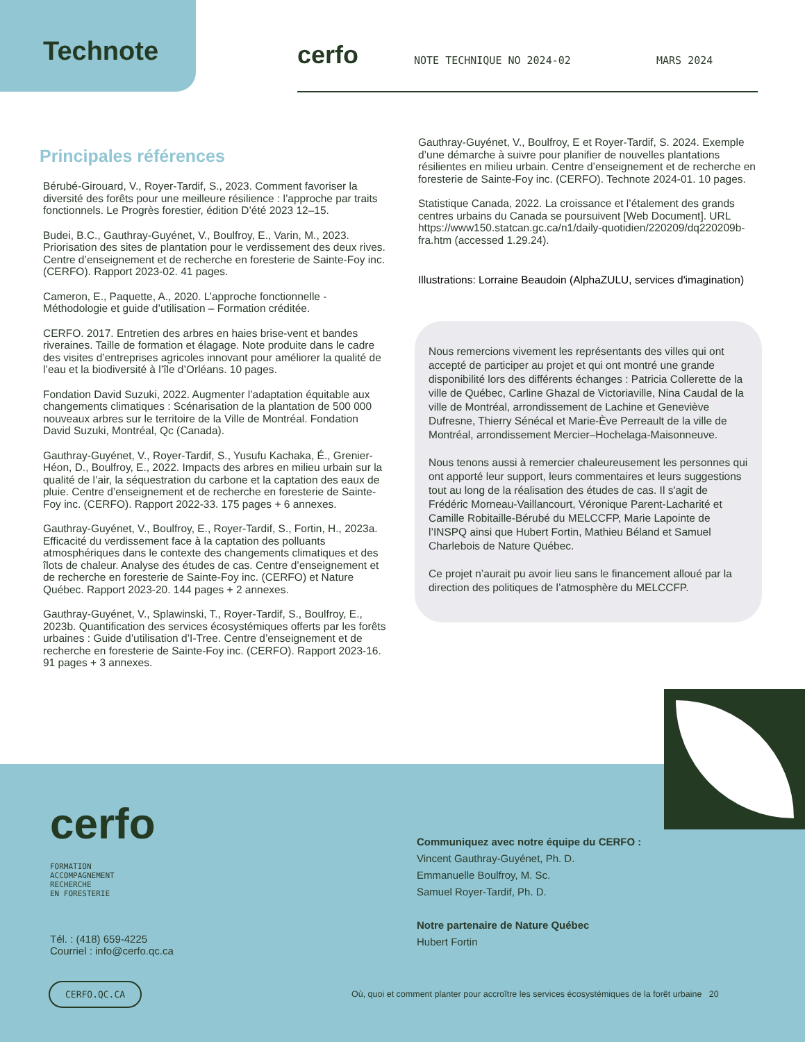Technote cerfo NOTE TECHNIQUE NO 2024-02 MARS 2024
Principales références
Bérubé-Girouard, V., Royer-Tardif, S., 2023. Comment favoriser la diversité des forêts pour une meilleure résilience : l’approche par traits fonctionnels. Le Progrès forestier, édition D’été 2023 12–15.
Budei, B.C., Gauthray-Guyénet, V., Boulfroy, E., Varin, M., 2023. Priorisation des sites de plantation pour le verdissement des deux rives. Centre d’enseignement et de recherche en foresterie de Sainte-Foy inc. (CERFO). Rapport 2023-02. 41 pages.
Cameron, E., Paquette, A., 2020. L’approche fonctionnelle - Méthodologie et guide d’utilisation – Formation créditée.
CERFO. 2017. Entretien des arbres en haies brise-vent et bandes riveraines. Taille de formation et élagage. Note produite dans le cadre des visites d’entreprises agricoles innovant pour améliorer la qualité de l’eau et la biodiversité à l’île d’Orléans. 10 pages.
Fondation David Suzuki, 2022. Augmenter l’adaptation équitable aux changements climatiques : Scénarisation de la plantation de 500 000 nouveaux arbres sur le territoire de la Ville de Montréal. Fondation David Suzuki, Montréal, Qc (Canada).
Gauthray-Guyénet, V., Royer-Tardif, S., Yusufu Kachaka, É., Grenier-Héon, D., Boulfroy, E., 2022. Impacts des arbres en milieu urbain sur la qualité de l’air, la séquestration du carbone et la captation des eaux de pluie. Centre d’enseignement et de recherche en foresterie de Sainte-Foy inc. (CERFO). Rapport 2022-33. 175 pages + 6 annexes.
Gauthray-Guyénet, V., Boulfroy, E., Royer-Tardif, S., Fortin, H., 2023a. Efficacité du verdissement face à la captation des polluants atmosphériques dans le contexte des changements climatiques et des îlots de chaleur. Analyse des études de cas. Centre d’enseignement et de recherche en foresterie de Sainte-Foy inc. (CERFO) et Nature Québec. Rapport 2023-20. 144 pages + 2 annexes.
Gauthray-Guyénet, V., Splawinski, T., Royer-Tardif, S., Boulfroy, E., 2023b. Quantification des services écosystémiques offerts par les forêts urbaines : Guide d’utilisation d’I-Tree. Centre d’enseignement et de recherche en foresterie de Sainte-Foy inc. (CERFO). Rapport 2023-16. 91 pages + 3 annexes.
Gauthray-Guyénet, V., Boulfroy, E et Royer-Tardif, S. 2024. Exemple d’une démarche à suivre pour planifier de nouvelles plantations résilientes en milieu urbain. Centre d’enseignement et de recherche en foresterie de Sainte-Foy inc. (CERFO). Technote 2024-01. 10 pages.
Statistique Canada, 2022. La croissance et l’étalement des grands centres urbains du Canada se poursuivent [Web Document]. URL https://www150.statcan.gc.ca/n1/daily-quotidien/220209/dq220209b-fra.htm (accessed 1.29.24).
Illustrations: Lorraine Beaudoin (AlphaZULU, services d'imagination)
Nous remercions vivement les représentants des villes qui ont accepté de participer au projet et qui ont montré une grande disponibilité lors des différents échanges : Patricia Collerette de la ville de Québec, Carline Ghazal de Victoriaville, Nina Caudal de la ville de Montréal, arrondissement de Lachine et Geneviève Dufresne, Thierry Sénécal et Marie-Ève Perreault de la ville de Montréal, arrondissement Mercier–Hochelaga-Maisonneuve.
Nous tenons aussi à remercier chaleureusement les personnes qui ont apporté leur support, leurs commentaires et leurs suggestions tout au long de la réalisation des études de cas. Il s'agit de Frédéric Morneau-Vaillancourt, Véronique Parent-Lacharité et Camille Robitaille-Bérubé du MELCCFP, Marie Lapointe de l’INSPQ ainsi que Hubert Fortin, Mathieu Béland et Samuel Charlebois de Nature Québec.
Ce projet n’aurait pu avoir lieu sans le financement alloué par la direction des politiques de l’atmosphère du MELCCFP.
cerfo
FORMATION
ACCOMPAGNEMENT
RECHERCHE
EN FORESTERIE
Tél. : (418) 659-4225
Courriel : info@cerfo.qc.ca
Communiquez avec notre équipe du CERFO :
Vincent Gauthray-Guyénet, Ph. D.
Emmanuelle Boulfroy, M. Sc.
Samuel Royer-Tardif, Ph. D.
Notre partenaire de Nature Québec
Hubert Fortin
CERFO.QC.CA
Où, quoi et comment planter pour accroître les services écosystémiques de la forêt urbaine 20